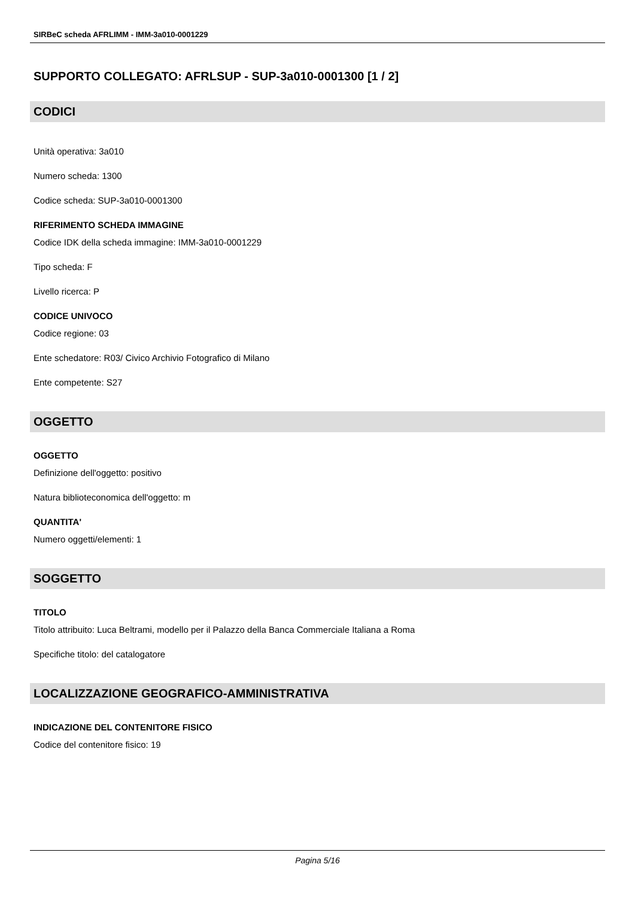SIRBeC scheda AFRLIMM - IMM-3a010-0001229
SUPPORTO COLLEGATO: AFRLSUP - SUP-3a010-0001300 [1 / 2]
CODICI
Unità operativa: 3a010
Numero scheda: 1300
Codice scheda: SUP-3a010-0001300
RIFERIMENTO SCHEDA IMMAGINE
Codice IDK della scheda immagine: IMM-3a010-0001229
Tipo scheda: F
Livello ricerca: P
CODICE UNIVOCO
Codice regione: 03
Ente schedatore: R03/ Civico Archivio Fotografico di Milano
Ente competente: S27
OGGETTO
OGGETTO
Definizione dell'oggetto: positivo
Natura biblioteconomica dell'oggetto: m
QUANTITA'
Numero oggetti/elementi: 1
SOGGETTO
TITOLO
Titolo attribuito: Luca Beltrami, modello per il Palazzo della Banca Commerciale Italiana a Roma
Specifiche titolo: del catalogatore
LOCALIZZAZIONE GEOGRAFICO-AMMINISTRATIVA
INDICAZIONE DEL CONTENITORE FISICO
Codice del contenitore fisico: 19
Pagina 5/16